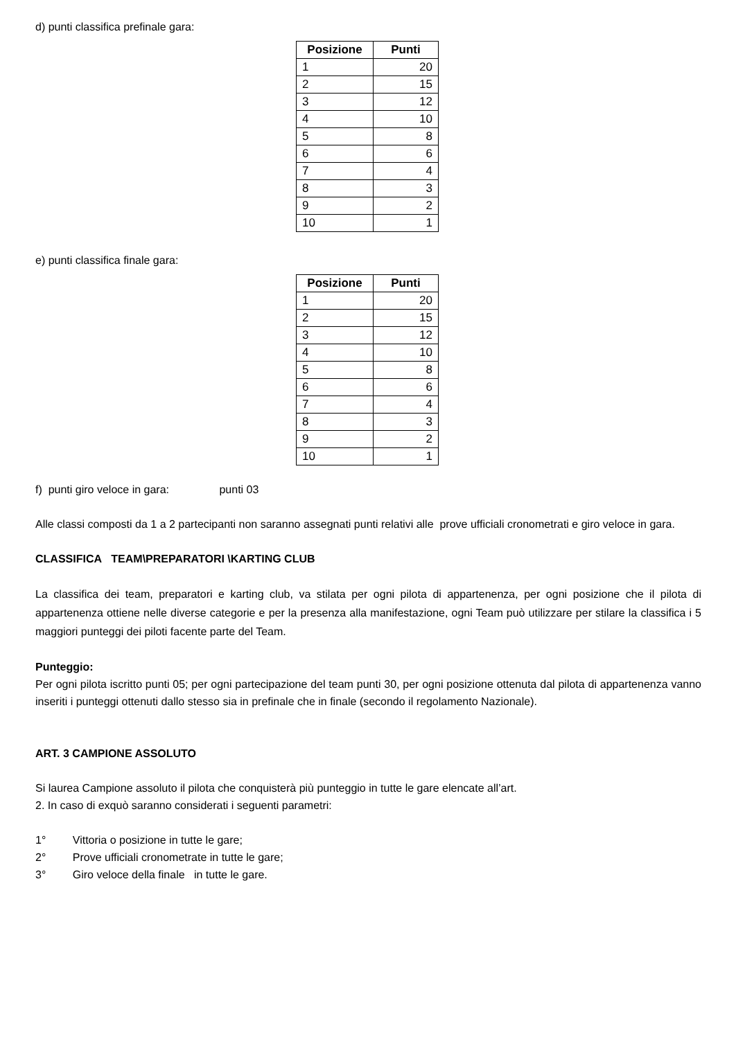d) punti classifica prefinale gara:
| Posizione | Punti |
| --- | --- |
| 1 | 20 |
| 2 | 15 |
| 3 | 12 |
| 4 | 10 |
| 5 | 8 |
| 6 | 6 |
| 7 | 4 |
| 8 | 3 |
| 9 | 2 |
| 10 | 1 |
e) punti classifica finale gara:
| Posizione | Punti |
| --- | --- |
| 1 | 20 |
| 2 | 15 |
| 3 | 12 |
| 4 | 10 |
| 5 | 8 |
| 6 | 6 |
| 7 | 4 |
| 8 | 3 |
| 9 | 2 |
| 10 | 1 |
f) punti giro veloce in gara: punti 03
Alle classi composti da 1 a 2 partecipanti non saranno assegnati punti relativi alle prove ufficiali cronometrati e giro veloce in gara.
CLASSIFICA TEAM\PREPARATORI \KARTING CLUB
La classifica dei team, preparatori e karting club, va stilata per ogni pilota di appartenenza, per ogni posizione che il pilota di appartenenza ottiene nelle diverse categorie e per la presenza alla manifestazione, ogni Team può utilizzare per stilare la classifica i 5 maggiori punteggi dei piloti facente parte del Team.
Punteggio:
Per ogni pilota iscritto punti 05; per ogni partecipazione del team punti 30, per ogni posizione ottenuta dal pilota di appartenenza vanno inseriti i punteggi ottenuti dallo stesso sia in prefinale che in finale (secondo il regolamento Nazionale).
ART. 3 CAMPIONE ASSOLUTO
Si laurea Campione assoluto il pilota che conquisterà più punteggio in tutte le gare elencate all’art.
2. In caso di exquò saranno considerati i seguenti parametri:
1° Vittoria o posizione in tutte le gare;
2° Prove ufficiali cronometrate in tutte le gare;
3° Giro veloce della finale in tutte le gare.